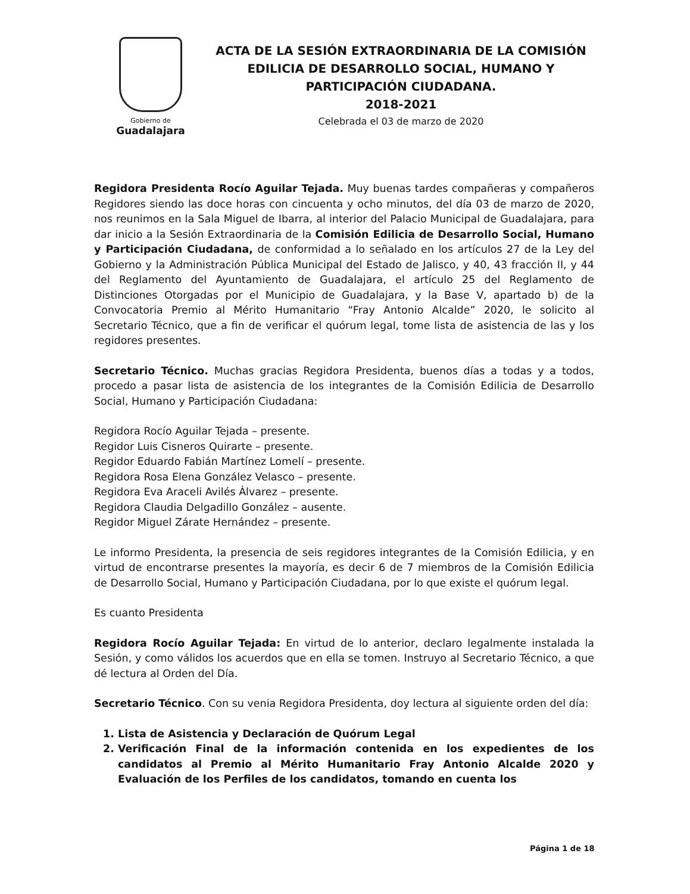Gobierno de
Guadalajara
ACTA DE LA SESIÓN EXTRAORDINARIA DE LA COMISIÓN
EDILICIA DE DESARROLLO SOCIAL, HUMANO Y
PARTICIPACIÓN CIUDADANA.
2018-2021
Celebrada el 03 de marzo de 2020
Regidora Presidenta Rocío Aguilar Tejada. Muy buenas tardes compañeras y compañeros Regidores siendo las doce horas con cincuenta y ocho minutos, del día 03 de marzo de 2020, nos reunimos en la Sala Miguel de Ibarra, al interior del Palacio Municipal de Guadalajara, para dar inicio a la Sesión Extraordinaria de la Comisión Edilicia de Desarrollo Social, Humano y Participación Ciudadana, de conformidad a lo señalado en los artículos 27 de la Ley del Gobierno y la Administración Pública Municipal del Estado de Jalisco, y 40, 43 fracción II, y 44 del Reglamento del Ayuntamiento de Guadalajara, el artículo 25 del Reglamento de Distinciones Otorgadas por el Municipio de Guadalajara, y la Base V, apartado b) de la Convocatoria Premio al Mérito Humanitario “Fray Antonio Alcalde” 2020, le solicito al Secretario Técnico, que a fin de verificar el quórum legal, tome lista de asistencia de las y los regidores presentes.
Secretario Técnico. Muchas gracias Regidora Presidenta, buenos días a todas y a todos, procedo a pasar lista de asistencia de los integrantes de la Comisión Edilicia de Desarrollo Social, Humano y Participación Ciudadana:
Regidora Rocío Aguilar Tejada – presente.
Regidor Luis Cisneros Quirarte – presente.
Regidor Eduardo Fabián Martínez Lomelí – presente.
Regidora Rosa Elena González Velasco – presente.
Regidora Eva Araceli Avilés Álvarez – presente.
Regidora Claudia Delgadillo González – ausente.
Regidor Miguel Zárate Hernández – presente.
Le informo Presidenta, la presencia de seis regidores integrantes de la Comisión Edilicia, y en virtud de encontrarse presentes la mayoría, es decir 6 de 7 miembros de la Comisión Edilicia de Desarrollo Social, Humano y Participación Ciudadana, por lo que existe el quórum legal.
Es cuanto Presidenta
Regidora Rocío Aguilar Tejada: En virtud de lo anterior, declaro legalmente instalada la Sesión, y como válidos los acuerdos que en ella se tomen. Instruyo al Secretario Técnico, a que dé lectura al Orden del Día.
Secretario Técnico. Con su venia Regidora Presidenta, doy lectura al siguiente orden del día:
1. Lista de Asistencia y Declaración de Quórum Legal
2. Verificación Final de la información contenida en los expedientes de los candidatos al Premio al Mérito Humanitario Fray Antonio Alcalde 2020 y Evaluación de los Perfiles de los candidatos, tomando en cuenta los
Página 1 de 18